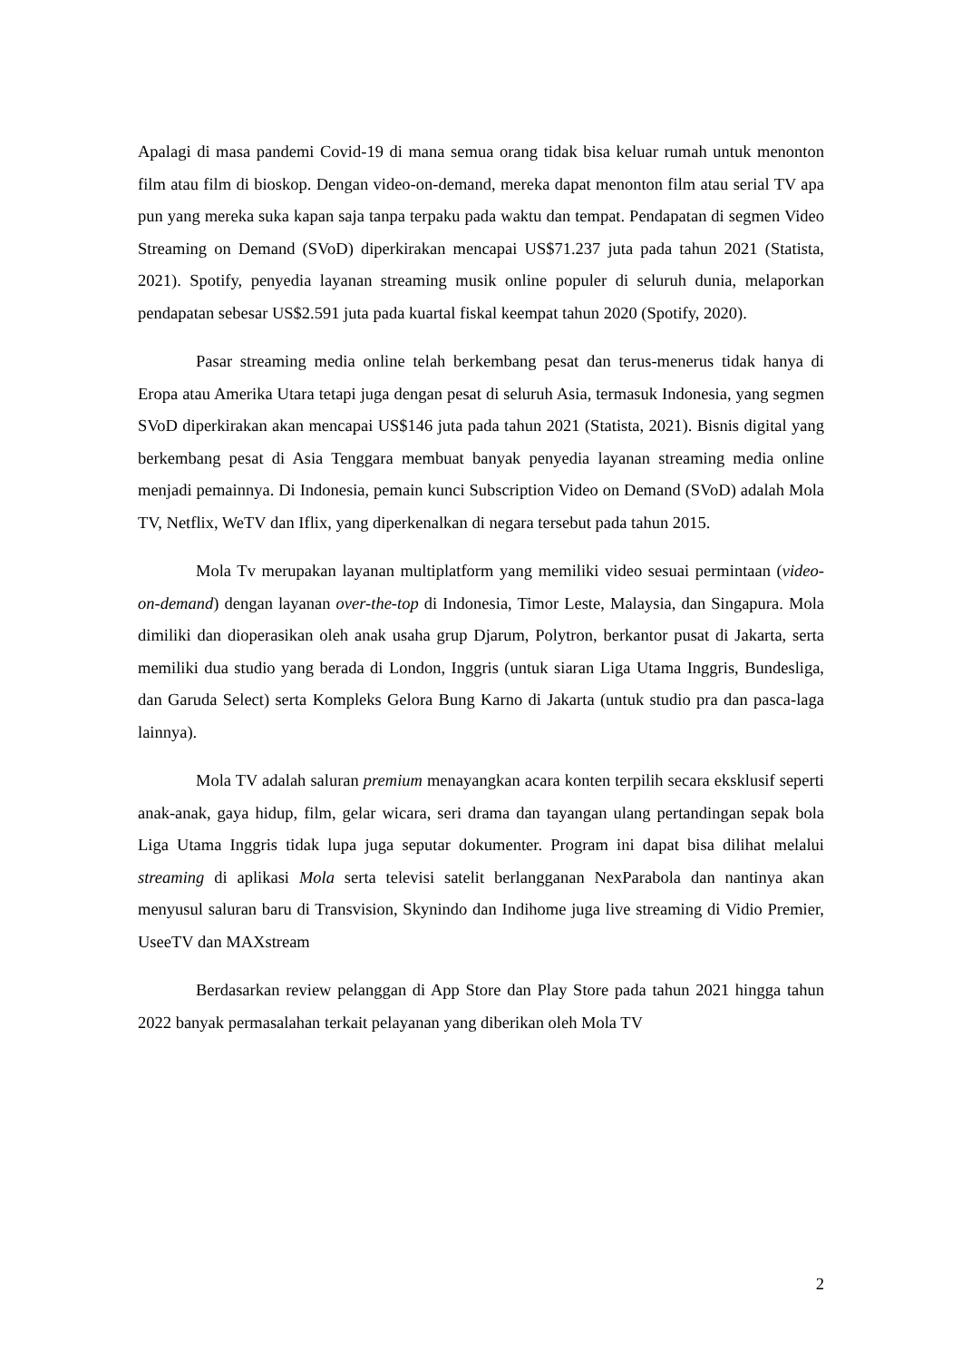Apalagi di masa pandemi Covid-19 di mana semua orang tidak bisa keluar rumah untuk menonton film atau film di bioskop. Dengan video-on-demand, mereka dapat menonton film atau serial TV apa pun yang mereka suka kapan saja tanpa terpaku pada waktu dan tempat. Pendapatan di segmen Video Streaming on Demand (SVoD) diperkirakan mencapai US$71.237 juta pada tahun 2021 (Statista, 2021). Spotify, penyedia layanan streaming musik online populer di seluruh dunia, melaporkan pendapatan sebesar US$2.591 juta pada kuartal fiskal keempat tahun 2020 (Spotify, 2020).
Pasar streaming media online telah berkembang pesat dan terus-menerus tidak hanya di Eropa atau Amerika Utara tetapi juga dengan pesat di seluruh Asia, termasuk Indonesia, yang segmen SVoD diperkirakan akan mencapai US$146 juta pada tahun 2021 (Statista, 2021). Bisnis digital yang berkembang pesat di Asia Tenggara membuat banyak penyedia layanan streaming media online menjadi pemainnya. Di Indonesia, pemain kunci Subscription Video on Demand (SVoD) adalah Mola TV, Netflix, WeTV dan Iflix, yang diperkenalkan di negara tersebut pada tahun 2015.
Mola Tv merupakan layanan multiplatform yang memiliki video sesuai permintaan (video-on-demand) dengan layanan over-the-top di Indonesia, Timor Leste, Malaysia, dan Singapura. Mola dimiliki dan dioperasikan oleh anak usaha grup Djarum, Polytron, berkantor pusat di Jakarta, serta memiliki dua studio yang berada di London, Inggris (untuk siaran Liga Utama Inggris, Bundesliga, dan Garuda Select) serta Kompleks Gelora Bung Karno di Jakarta (untuk studio pra dan pasca-laga lainnya).
Mola TV adalah saluran premium menayangkan acara konten terpilih secara eksklusif seperti anak-anak, gaya hidup, film, gelar wicara, seri drama dan tayangan ulang pertandingan sepak bola Liga Utama Inggris tidak lupa juga seputar dokumenter. Program ini dapat bisa dilihat melalui streaming di aplikasi Mola serta televisi satelit berlangganan NexParabola dan nantinya akan menyusul saluran baru di Transvision, Skynindo dan Indihome juga live streaming di Vidio Premier, UseeTV dan MAXstream
Berdasarkan review pelanggan di App Store dan Play Store pada tahun 2021 hingga tahun 2022 banyak permasalahan terkait pelayanan yang diberikan oleh Mola TV
2